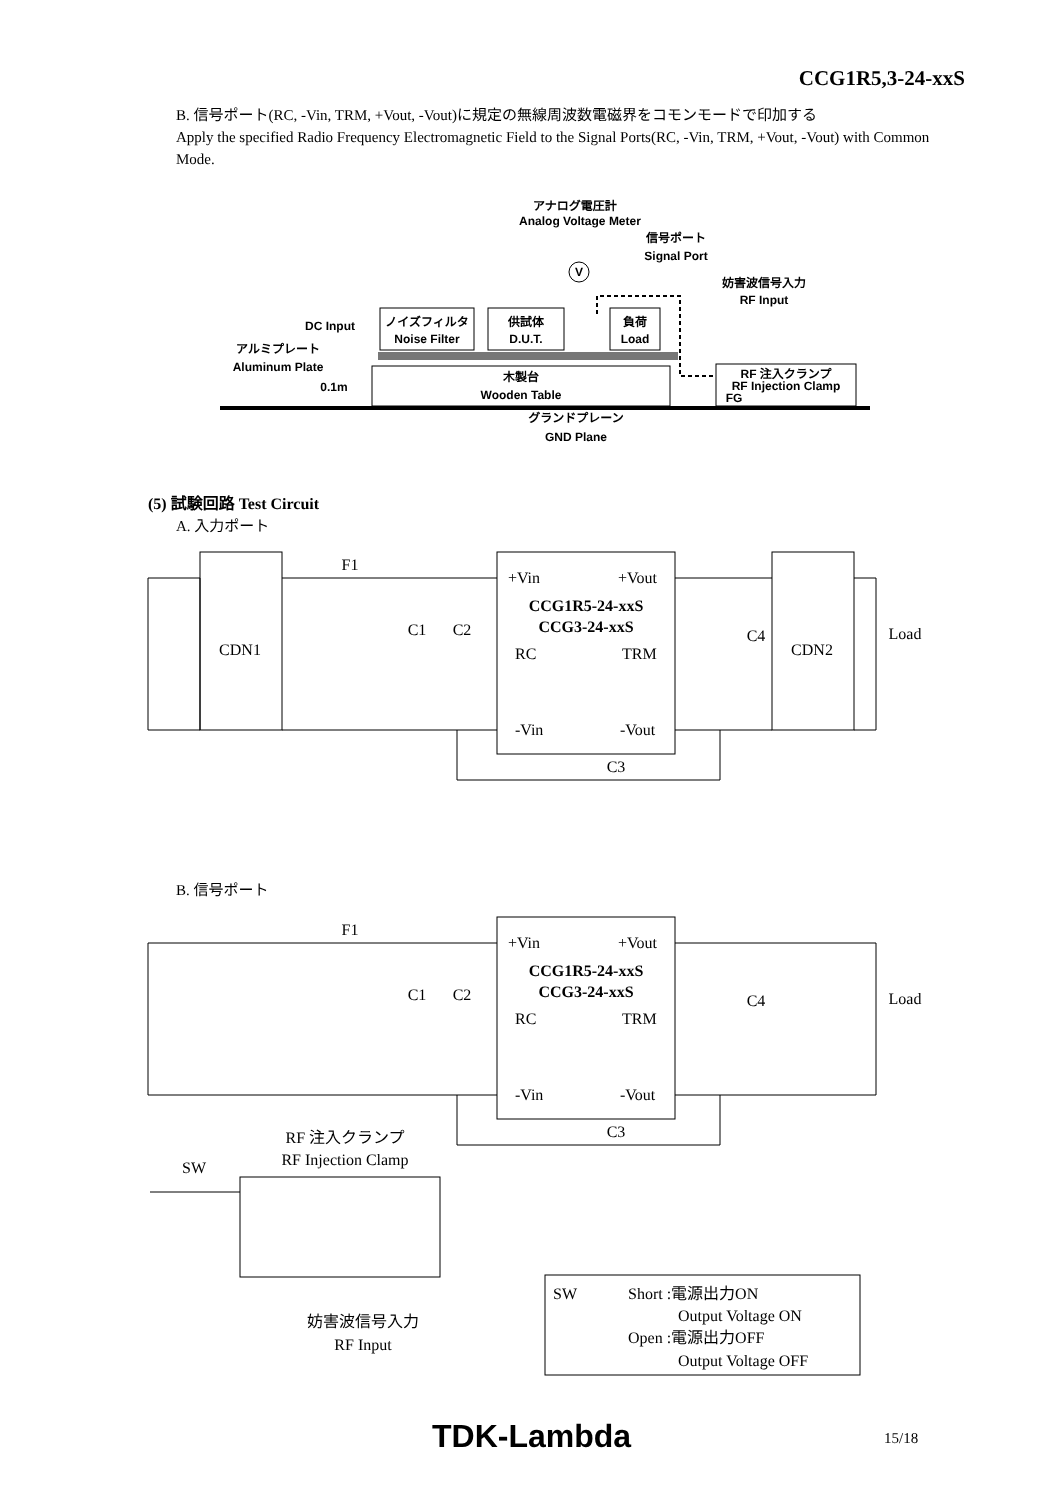CCG1R5,3-24-xxS
B. 信号ポート(RC, -Vin, TRM, +Vout, -Vout)に規定の無線周波数電磁界をコモンモードで印加する
Apply the specified Radio Frequency Electromagnetic Field to the Signal Ports(RC, -Vin, TRM, +Vout, -Vout) with Common Mode.
アナログ電圧計
Analog Voltage Meter
信号ポート
Signal Port
妨害波信号入力
RF Input
DC Input
ノイズフィルタ
Noise Filter
供試体
D.U.T.
負荷
Load
アルミプレート
Aluminum Plate
0.1m
木製台
Wooden Table
RF 注入クランプ
RF Injection Clamp
FG
グランドプレーン
GND Plane
V
(5) 試験回路 Test Circuit
A. 入力ポート
F1
CDN1
C1
C2
C4
CDN2
Load
C3
+Vin
+Vout
RC
TRM
-Vin
-Vout
CCG1R5-24-xxS
CCG3-24-xxS
B. 信号ポート
F1
C1
C2
C4
Load
C3
RF 注入クランプ
RF Injection Clamp
SW
妨害波信号入力
RF Input
+Vin
+Vout
RC
TRM
-Vin
-Vout
CCG1R5-24-xxS
CCG3-24-xxS
SW
Short :電源出力ON
Output Voltage ON
Open :電源出力OFF
Output Voltage OFF
TDK-Lambda 15/18